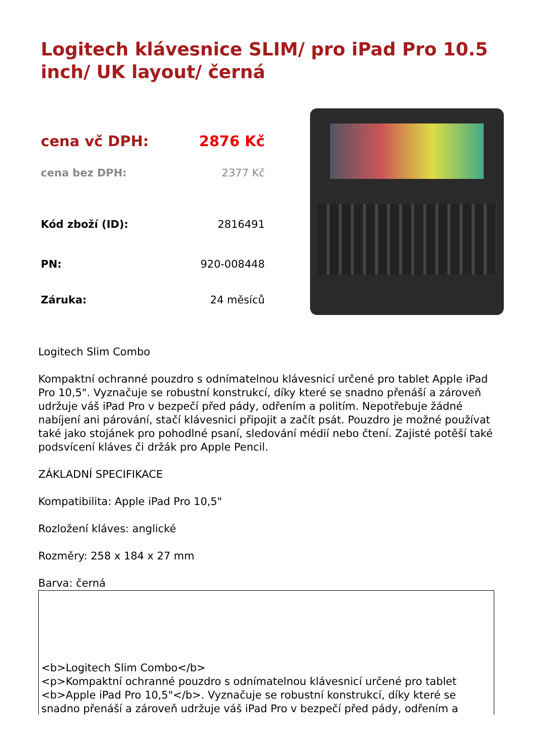Logitech klávesnice SLIM/ pro iPad Pro 10.5 inch/ UK layout/ černá
| cena vč DPH: | 2876 Kč |
| cena bez DPH: | 2377 Kč |
| Kód zboží (ID): | 2816491 |
| PN: | 920-008448 |
| Záruka: | 24 měsíců |
Logitech Slim Combo
Kompaktní ochranné pouzdro s odnímatelnou klávesnicí určené pro tablet Apple iPad Pro 10,5". Vyznačuje se robustní konstrukcí, díky které se snadno přenáší a zároveň udržuje váš iPad Pro v bezpečí před pády, odřením a politím. Nepotřebuje žádné nabíjení ani párování, stačí klávesnici připojit a začít psát. Pouzdro je možné používat také jako stojánek pro pohodlné psaní, sledování médií nebo čtení. Zajisté potěší také podsvícení kláves či držák pro Apple Pencil.
ZÁKLADNÍ SPECIFIKACE
Kompatibilita: Apple iPad Pro 10,5"
Rozložení kláves: anglické
Rozměry: 258 x 184 x 27 mm
Barva: černá
<b>Logitech Slim Combo</b>
<p>Kompaktní ochranné pouzdro s odnímatelnou klávesnicí určené pro tablet <b>Apple iPad Pro 10,5"</b>. Vyznačuje se robustní konstrukcí, díky které se snadno přenáší a zároveň udržuje váš iPad Pro v bezpečí před pády, odřením a